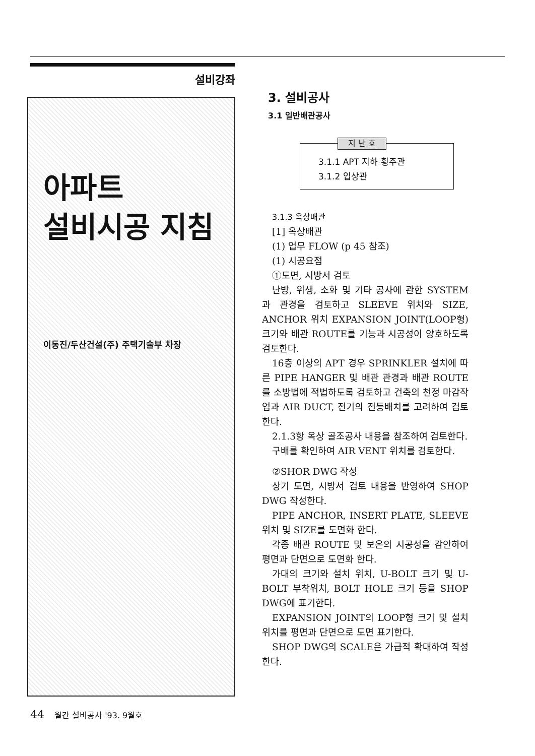설비강좌
아파트
설비시공 지침
이동진/두산건설(주) 주택기술부 차장
3. 설비공사
3.1 일반배관공사
지 난 호
3.1.1 APT 지하 횡주관
3.1.2 입상관
3.1.3 옥상배관
[1] 옥상배관
(1) 업무 FLOW (p 45 참조)
(1) 시공요점
①도면, 시방서 검토
난방, 위생, 소화 및 기타 공사에 관한 SYSTEM과 관경을 검토하고 SLEEVE 위치와 SIZE, ANCHOR 위치 EXPANSION JOINT(LOOP형) 크기와 배관 ROUTE를 기능과 시공성이 양호하도록 검토한다.
16층 이상의 APT 경우 SPRINKLER 설치에 따른 PIPE HANGER 및 배관 관경과 배관 ROUTE를 소방법에 적법하도록 검토하고 건축의 천정 마감작업과 AIR DUCT, 전기의 전등배치를 고려하여 검토한다.
2.1.3항 옥상 골조공사 내용을 참조하여 검토한다.
구배를 확인하여 AIR VENT 위치를 검토한다.
②SHOR DWG 작성
상기 도면, 시방서 검토 내용을 반영하여 SHOP DWG 작성한다.
PIPE ANCHOR, INSERT PLATE, SLEEVE 위치 및 SIZE를 도면화 한다.
각종 배관 ROUTE 및 보온의 시공성을 감안하여 평면과 단면으로 도면화 한다.
가대의 크기와 설치 위치, U-BOLT 크기 및 U-BOLT 부착위치, BOLT HOLE 크기 등을 SHOP DWG에 표기한다.
EXPANSION JOINT의 LOOP형 크기 및 설치위치를 평면과 단면으로 도면 표기한다.
SHOP DWG의 SCALE은 가급적 확대하여 작성한다.
44 월간 설비공사 '93. 9월호